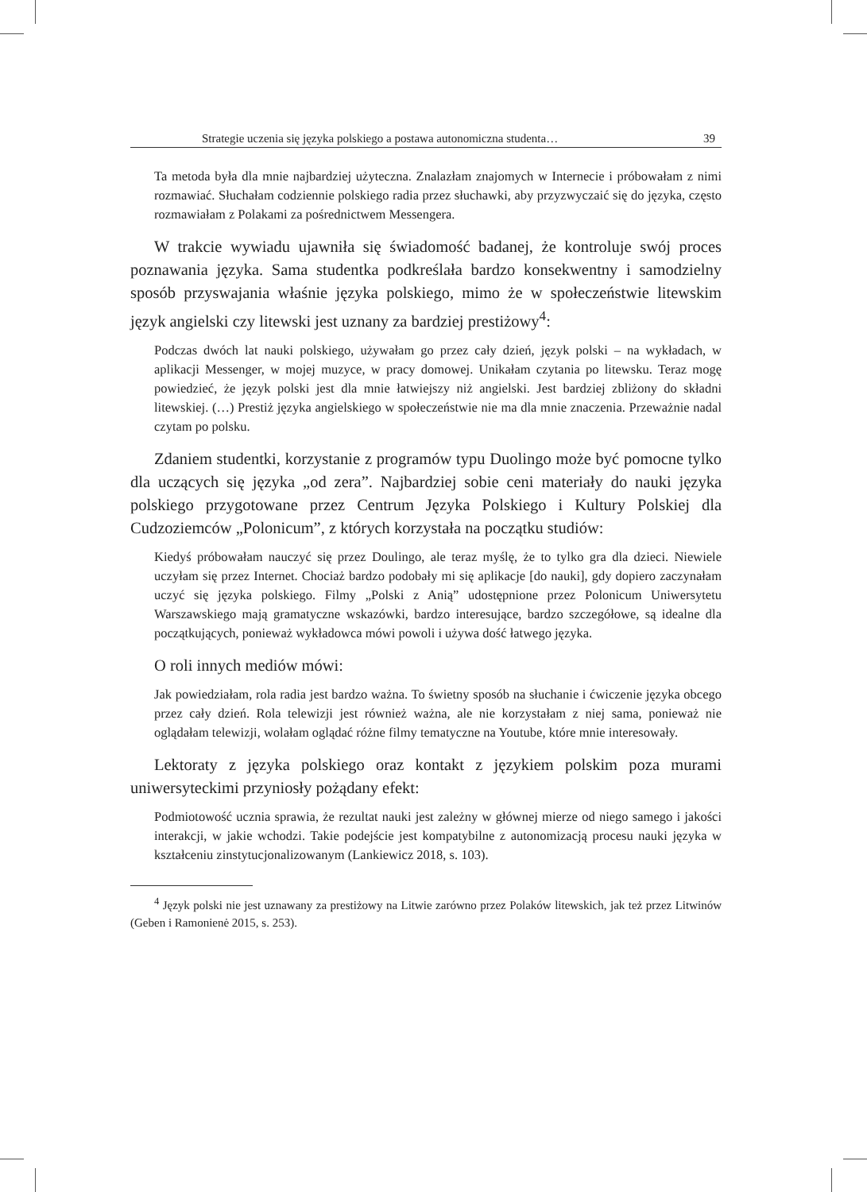Strategie uczenia się języka polskiego a postawa autonomiczna studenta… 39
Ta metoda była dla mnie najbardziej użyteczna. Znalazłam znajomych w Internecie i próbowałam z nimi rozmawiać. Słuchałam codziennie polskiego radia przez słuchawki, aby przyzwyczaić się do języka, często rozmawiałam z Polakami za pośrednictwem Messengera.
W trakcie wywiadu ujawniła się świadomość badanej, że kontroluje swój proces poznawania języka. Sama studentka podkreślała bardzo konsekwentny i samodzielny sposób przyswajania właśnie języka polskiego, mimo że w społeczeństwie litewskim język angielski czy litewski jest uznany za bardziej prestiżowy<sup>4</sup>:
Podczas dwóch lat nauki polskiego, używałam go przez cały dzień, język polski – na wykładach, w aplikacji Messenger, w mojej muzyce, w pracy domowej. Unikałam czytania po litewsku. Teraz mogę powiedzieć, że język polski jest dla mnie łatwiejszy niż angielski. Jest bardziej zbliżony do składni litewskiej. (…) Prestiż języka angielskiego w społeczeństwie nie ma dla mnie znaczenia. Przeważnie nadal czytam po polsku.
Zdaniem studentki, korzystanie z programów typu Duolingo może być pomocne tylko dla uczących się języka „od zera”. Najbardziej sobie ceni materiały do nauki języka polskiego przygotowane przez Centrum Języka Polskiego i Kultury Polskiej dla Cudzoziemców „Polonicum”, z których korzystała na początku studiów:
Kiedyś próbowałam nauczyć się przez Doulingo, ale teraz myślę, że to tylko gra dla dzieci. Niewiele uczyłam się przez Internet. Chociaż bardzo podobały mi się aplikacje [do nauki], gdy dopiero zaczynałam uczyć się języka polskiego. Filmy „Polski z Anią” udostępnione przez Polonicum Uniwersytetu Warszawskiego mają gramatyczne wskazówki, bardzo interesujące, bardzo szczegółowe, są idealne dla początkujących, ponieważ wykładowca mówi powoli i używa dość łatwego języka.
O roli innych mediów mówi:
Jak powiedziałam, rola radia jest bardzo ważna. To świetny sposób na słuchanie i ćwiczenie języka obcego przez cały dzień. Rola telewizji jest również ważna, ale nie korzystałam z niej sama, ponieważ nie oglądałam telewizji, wolałam oglądać różne filmy tematyczne na Youtube, które mnie interesowały.
Lektoraty z języka polskiego oraz kontakt z językiem polskim poza murami uniwersyteckimi przyniosły pożądany efekt:
Podmiotowość ucznia sprawia, że rezultat nauki jest zależny w głównej mierze od niego samego i jakości interakcji, w jakie wchodzi. Takie podejście jest kompatybilne z autonomizacją procesu nauki języka w kształceniu zinstytucjonalizowanym (Lankiewicz 2018, s. 103).
<sup>4</sup> Język polski nie jest uznawany za prestiżowy na Litwie zarówno przez Polaków litewskich, jak też przez Litwinów (Geben i Ramonienė 2015, s. 253).